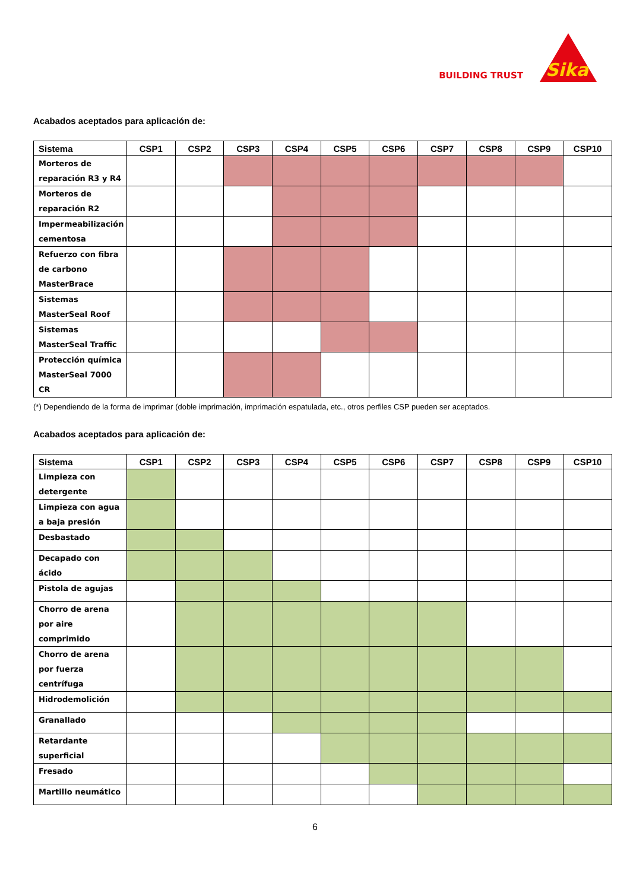BUILDING TRUST
Sika
Acabados aceptados para aplicación de:
| Sistema | CSP1 | CSP2 | CSP3 | CSP4 | CSP5 | CSP6 | CSP7 | CSP8 | CSP9 | CSP10 |
| --- | --- | --- | --- | --- | --- | --- | --- | --- | --- | --- |
| Morteros de reparación R3 y R4 | | | | | | | | | | |
| Morteros de reparación R2 | | | | | | | | | | |
| Impermeabilización cementosa | | | | | | | | | | |
| Refuerzo con fibra de carbono MasterBrace | | | | | | | | | | |
| Sistemas MasterSeal Roof | | | | | | | | | | |
| Sistemas MasterSeal Traffic | | | | | | | | | | |
| Protección química MasterSeal 7000 CR | | | | | | | | | | |
(*) Dependiendo de la forma de imprimar (doble imprimación, imprimación espatulada, etc., otros perfiles CSP pueden ser aceptados.
Acabados aceptados para aplicación de:
| Sistema | CSP1 | CSP2 | CSP3 | CSP4 | CSP5 | CSP6 | CSP7 | CSP8 | CSP9 | CSP10 |
| --- | --- | --- | --- | --- | --- | --- | --- | --- | --- | --- |
| Limpieza con detergente | | | | | | | | | | |
| Limpieza con agua a baja presión | | | | | | | | | | |
| Desbastado | | | | | | | | | | |
| Decapado con ácido | | | | | | | | | | |
| Pistola de agujas | | | | | | | | | | |
| Chorro de arena por aire comprimido | | | | | | | | | | |
| Chorro de arena por fuerza centrífuga | | | | | | | | | | |
| Hidrodemolición | | | | | | | | | | |
| Granallado | | | | | | | | | | |
| Retardante superficial | | | | | | | | | | |
| Fresado | | | | | | | | | | |
| Martillo neumático | | | | | | | | | | |
6